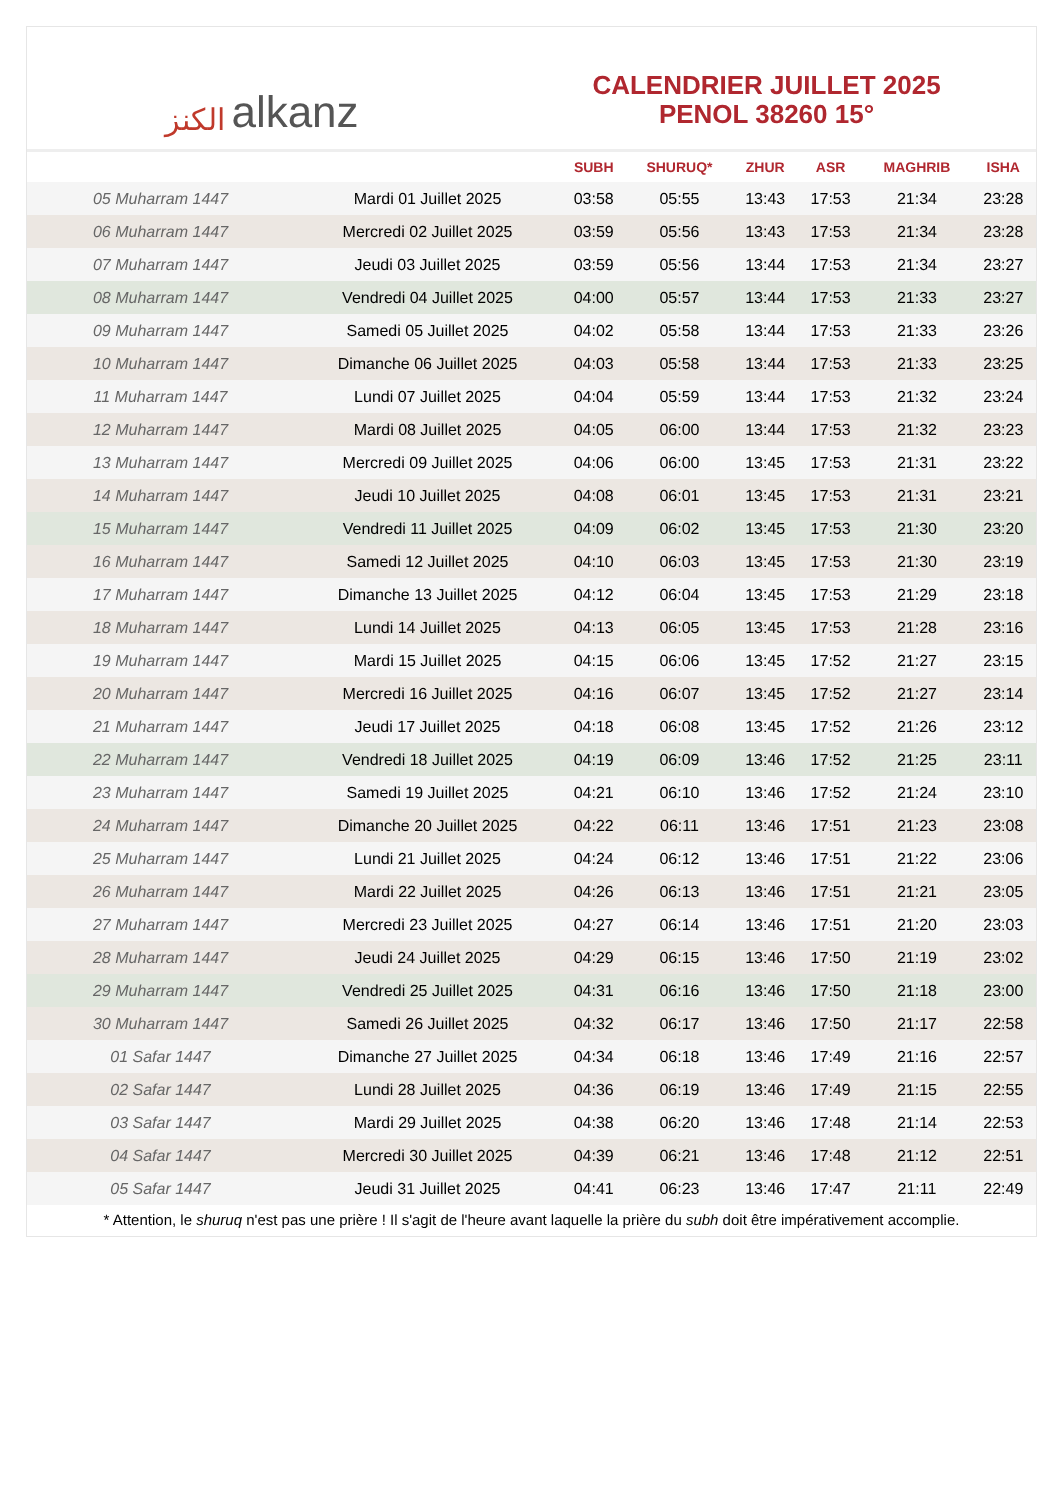الكنز alkanz
CALENDRIER JUILLET 2025
PENOL 38260 15°
| | | SUBH | SHURUQ* | ZHUR | ASR | MAGHRIB | ISHA |
| --- | --- | --- | --- | --- | --- | --- | --- |
| 05 Muharram 1447 | Mardi 01 Juillet 2025 | 03:58 | 05:55 | 13:43 | 17:53 | 21:34 | 23:28 |
| 06 Muharram 1447 | Mercredi 02 Juillet 2025 | 03:59 | 05:56 | 13:43 | 17:53 | 21:34 | 23:28 |
| 07 Muharram 1447 | Jeudi 03 Juillet 2025 | 03:59 | 05:56 | 13:44 | 17:53 | 21:34 | 23:27 |
| 08 Muharram 1447 | Vendredi 04 Juillet 2025 | 04:00 | 05:57 | 13:44 | 17:53 | 21:33 | 23:27 |
| 09 Muharram 1447 | Samedi 05 Juillet 2025 | 04:02 | 05:58 | 13:44 | 17:53 | 21:33 | 23:26 |
| 10 Muharram 1447 | Dimanche 06 Juillet 2025 | 04:03 | 05:58 | 13:44 | 17:53 | 21:33 | 23:25 |
| 11 Muharram 1447 | Lundi 07 Juillet 2025 | 04:04 | 05:59 | 13:44 | 17:53 | 21:32 | 23:24 |
| 12 Muharram 1447 | Mardi 08 Juillet 2025 | 04:05 | 06:00 | 13:44 | 17:53 | 21:32 | 23:23 |
| 13 Muharram 1447 | Mercredi 09 Juillet 2025 | 04:06 | 06:00 | 13:45 | 17:53 | 21:31 | 23:22 |
| 14 Muharram 1447 | Jeudi 10 Juillet 2025 | 04:08 | 06:01 | 13:45 | 17:53 | 21:31 | 23:21 |
| 15 Muharram 1447 | Vendredi 11 Juillet 2025 | 04:09 | 06:02 | 13:45 | 17:53 | 21:30 | 23:20 |
| 16 Muharram 1447 | Samedi 12 Juillet 2025 | 04:10 | 06:03 | 13:45 | 17:53 | 21:30 | 23:19 |
| 17 Muharram 1447 | Dimanche 13 Juillet 2025 | 04:12 | 06:04 | 13:45 | 17:53 | 21:29 | 23:18 |
| 18 Muharram 1447 | Lundi 14 Juillet 2025 | 04:13 | 06:05 | 13:45 | 17:53 | 21:28 | 23:16 |
| 19 Muharram 1447 | Mardi 15 Juillet 2025 | 04:15 | 06:06 | 13:45 | 17:52 | 21:27 | 23:15 |
| 20 Muharram 1447 | Mercredi 16 Juillet 2025 | 04:16 | 06:07 | 13:45 | 17:52 | 21:27 | 23:14 |
| 21 Muharram 1447 | Jeudi 17 Juillet 2025 | 04:18 | 06:08 | 13:45 | 17:52 | 21:26 | 23:12 |
| 22 Muharram 1447 | Vendredi 18 Juillet 2025 | 04:19 | 06:09 | 13:46 | 17:52 | 21:25 | 23:11 |
| 23 Muharram 1447 | Samedi 19 Juillet 2025 | 04:21 | 06:10 | 13:46 | 17:52 | 21:24 | 23:10 |
| 24 Muharram 1447 | Dimanche 20 Juillet 2025 | 04:22 | 06:11 | 13:46 | 17:51 | 21:23 | 23:08 |
| 25 Muharram 1447 | Lundi 21 Juillet 2025 | 04:24 | 06:12 | 13:46 | 17:51 | 21:22 | 23:06 |
| 26 Muharram 1447 | Mardi 22 Juillet 2025 | 04:26 | 06:13 | 13:46 | 17:51 | 21:21 | 23:05 |
| 27 Muharram 1447 | Mercredi 23 Juillet 2025 | 04:27 | 06:14 | 13:46 | 17:51 | 21:20 | 23:03 |
| 28 Muharram 1447 | Jeudi 24 Juillet 2025 | 04:29 | 06:15 | 13:46 | 17:50 | 21:19 | 23:02 |
| 29 Muharram 1447 | Vendredi 25 Juillet 2025 | 04:31 | 06:16 | 13:46 | 17:50 | 21:18 | 23:00 |
| 30 Muharram 1447 | Samedi 26 Juillet 2025 | 04:32 | 06:17 | 13:46 | 17:50 | 21:17 | 22:58 |
| 01 Safar 1447 | Dimanche 27 Juillet 2025 | 04:34 | 06:18 | 13:46 | 17:49 | 21:16 | 22:57 |
| 02 Safar 1447 | Lundi 28 Juillet 2025 | 04:36 | 06:19 | 13:46 | 17:49 | 21:15 | 22:55 |
| 03 Safar 1447 | Mardi 29 Juillet 2025 | 04:38 | 06:20 | 13:46 | 17:48 | 21:14 | 22:53 |
| 04 Safar 1447 | Mercredi 30 Juillet 2025 | 04:39 | 06:21 | 13:46 | 17:48 | 21:12 | 22:51 |
| 05 Safar 1447 | Jeudi 31 Juillet 2025 | 04:41 | 06:23 | 13:46 | 17:47 | 21:11 | 22:49 |
* Attention, le shuruq n'est pas une prière ! Il s'agit de l'heure avant laquelle la prière du subh doit être impérativement accomplie.